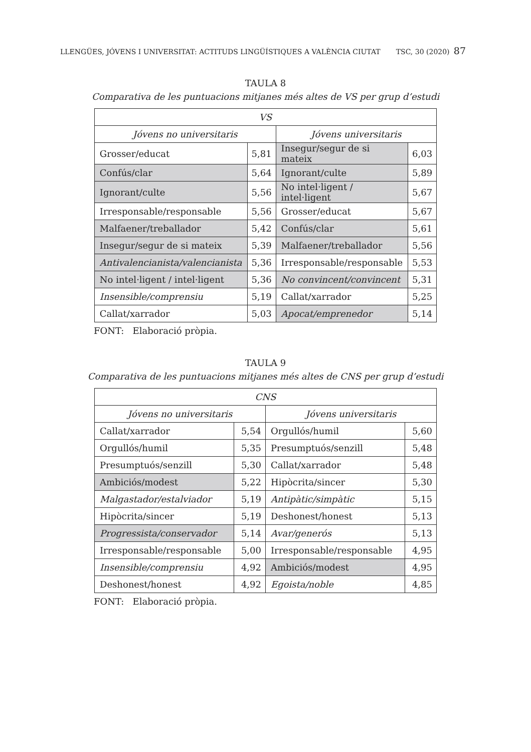LLENGÜES, JÓVENS I UNIVERSITAT: ACTITUDS LINGÜÍSTIQUES A VALÈNCIA CIUTAT TSC, 30 (2020) 87
TAULA 8
Comparativa de les puntuacions mitjanes més altes de VS per grup d’estudi
| VS | | | |
| Jóvens no universitaris | | Jóvens universitaris | |
| Grosser/educat | 5,81 | Insegur/segur de si mateix | 6,03 |
| Confús/clar | 5,64 | Ignorant/culte | 5,89 |
| Ignorant/culte | 5,56 | No intel·ligent / intel·ligent | 5,67 |
| Irresponsable/responsable | 5,56 | Grosser/educat | 5,67 |
| Malfaener/treballador | 5,42 | Confús/clar | 5,61 |
| Insegur/segur de si mateix | 5,39 | Malfaener/treballador | 5,56 |
| Antivalencianista/valencianista | 5,36 | Irresponsable/responsable | 5,53 |
| No intel·ligent / intel·ligent | 5,36 | No convincent/convincent | 5,31 |
| Insensible/comprensiu | 5,19 | Callat/xarrador | 5,25 |
| Callat/xarrador | 5,03 | Apocat/emprenedor | 5,14 |
FONT: Elaboració pròpia.
TAULA 9
Comparativa de les puntuacions mitjanes més altes de CNS per grup d’estudi
| CNS | | | |
| Jóvens no universitaris | | Jóvens universitaris | |
| Callat/xarrador | 5,54 | Orgullós/humil | 5,60 |
| Orgullós/humil | 5,35 | Presumptuós/senzill | 5,48 |
| Presumptuós/senzill | 5,30 | Callat/xarrador | 5,48 |
| Ambiciós/modest | 5,22 | Hipòcrita/sincer | 5,30 |
| Malgastador/estalviador | 5,19 | Antipàtic/simpàtic | 5,15 |
| Hipòcrita/sincer | 5,19 | Deshonest/honest | 5,13 |
| Progressista/conservador | 5,14 | Avar/generós | 5,13 |
| Irresponsable/responsable | 5,00 | Irresponsable/responsable | 4,95 |
| Insensible/comprensiu | 4,92 | Ambiciós/modest | 4,95 |
| Deshonest/honest | 4,92 | Egoista/noble | 4,85 |
FONT: Elaboració pròpia.